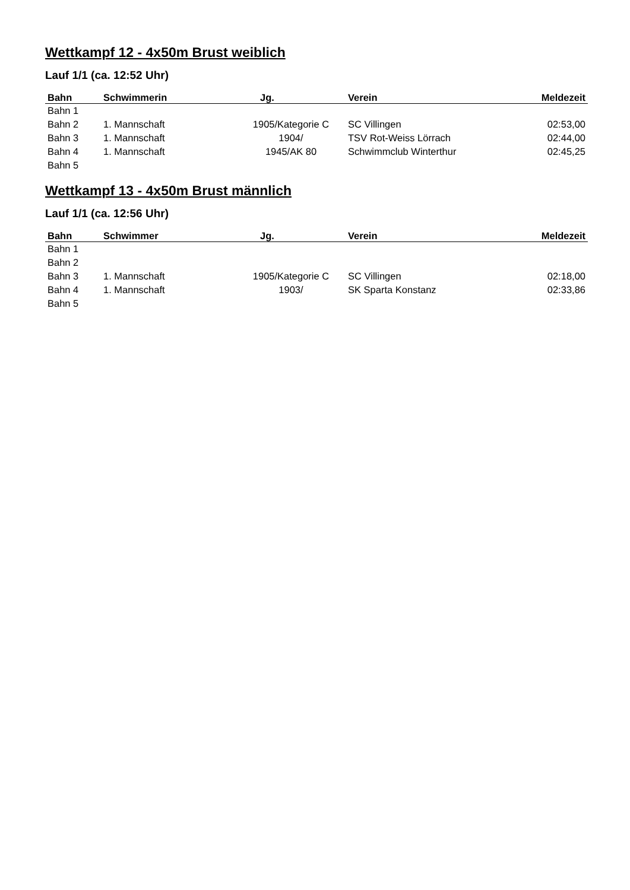Wettkampf 12 - 4x50m Brust weiblich
Lauf 1/1 (ca. 12:52 Uhr)
| Bahn | Schwimmerin | Jg. | Verein | Meldezeit |
| --- | --- | --- | --- | --- |
| Bahn 1 | | | | |
| Bahn 2 | 1. Mannschaft | 1905/Kategorie C | SC Villingen | 02:53,00 |
| Bahn 3 | 1. Mannschaft | 1904/ | TSV Rot-Weiss Lörrach | 02:44,00 |
| Bahn 4 | 1. Mannschaft | 1945/AK 80 | Schwimmclub Winterthur | 02:45,25 |
| Bahn 5 | | | | |
Wettkampf 13 - 4x50m Brust männlich
Lauf 1/1 (ca. 12:56 Uhr)
| Bahn | Schwimmer | Jg. | Verein | Meldezeit |
| --- | --- | --- | --- | --- |
| Bahn 1 | | | | |
| Bahn 2 | | | | |
| Bahn 3 | 1. Mannschaft | 1905/Kategorie C | SC Villingen | 02:18,00 |
| Bahn 4 | 1. Mannschaft | 1903/ | SK Sparta Konstanz | 02:33,86 |
| Bahn 5 | | | | |